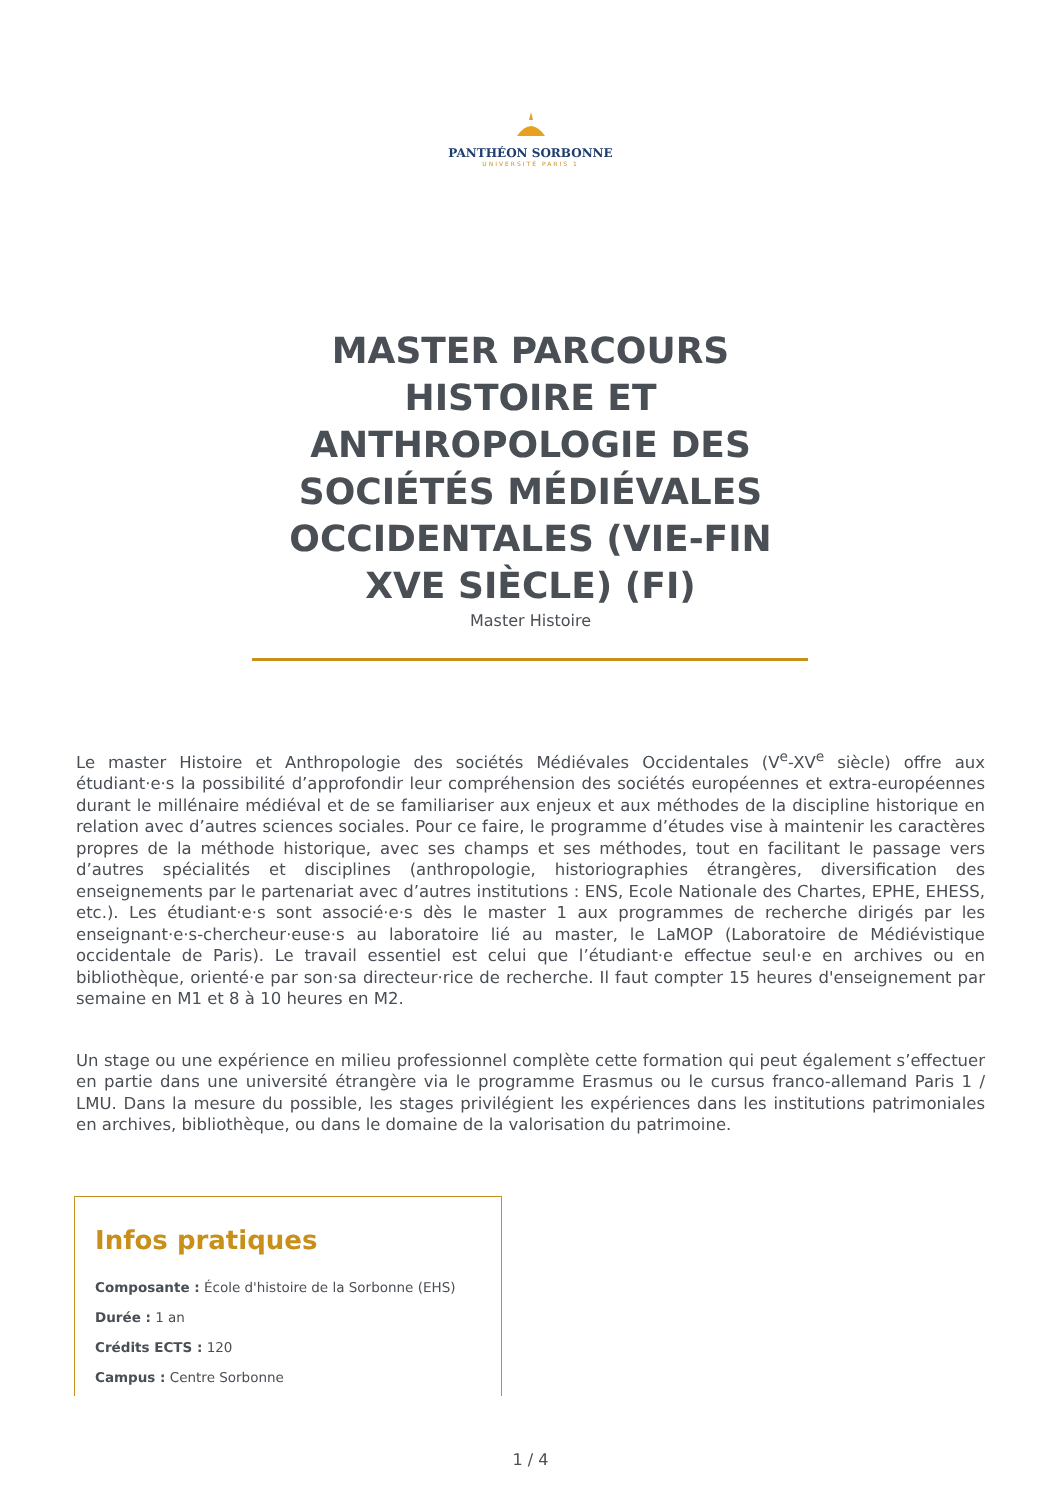PANTHÉON SORBONNE
UNIVERSITÉ PARIS 1
MASTER PARCOURS HISTOIRE ET ANTHROPOLOGIE DES SOCIÉTÉS MÉDIÉVALES OCCIDENTALES (VIE-FIN XVE SIÈCLE) (FI)
Master Histoire
Le master Histoire et Anthropologie des sociétés Médiévales Occidentales (V<sup>e</sup>-XV<sup>e</sup> siècle) offre aux étudiant·e·s la possibilité d’approfondir leur compréhension des sociétés européennes et extra-européennes durant le millénaire médiéval et de se familiariser aux enjeux et aux méthodes de la discipline historique en relation avec d’autres sciences sociales. Pour ce faire, le programme d’études vise à maintenir les caractères propres de la méthode historique, avec ses champs et ses méthodes, tout en facilitant le passage vers d’autres spécialités et disciplines (anthropologie, historiographies étrangères, diversification des enseignements par le partenariat avec d’autres institutions : ENS, Ecole Nationale des Chartes, EPHE, EHESS, etc.). Les étudiant·e·s sont associé·e·s dès le master 1 aux programmes de recherche dirigés par les enseignant·e·s-chercheur·euse·s au laboratoire lié au master, le LaMOP (Laboratoire de Médiévistique occidentale de Paris). Le travail essentiel est celui que l’étudiant·e effectue seul·e en archives ou en bibliothèque, orienté·e par son·sa directeur·rice de recherche. Il faut compter 15 heures d'enseignement par semaine en M1 et 8 à 10 heures en M2.
Un stage ou une expérience en milieu professionnel complète cette formation qui peut également s’effectuer en partie dans une université étrangère via le programme Erasmus ou le cursus franco-allemand Paris 1 / LMU. Dans la mesure du possible, les stages privilégient les expériences dans les institutions patrimoniales en archives, bibliothèque, ou dans le domaine de la valorisation du patrimoine.
Infos pratiques
Composante : École d'histoire de la Sorbonne (EHS)
Durée : 1 an
Crédits ECTS : 120
Campus : Centre Sorbonne
1 / 4